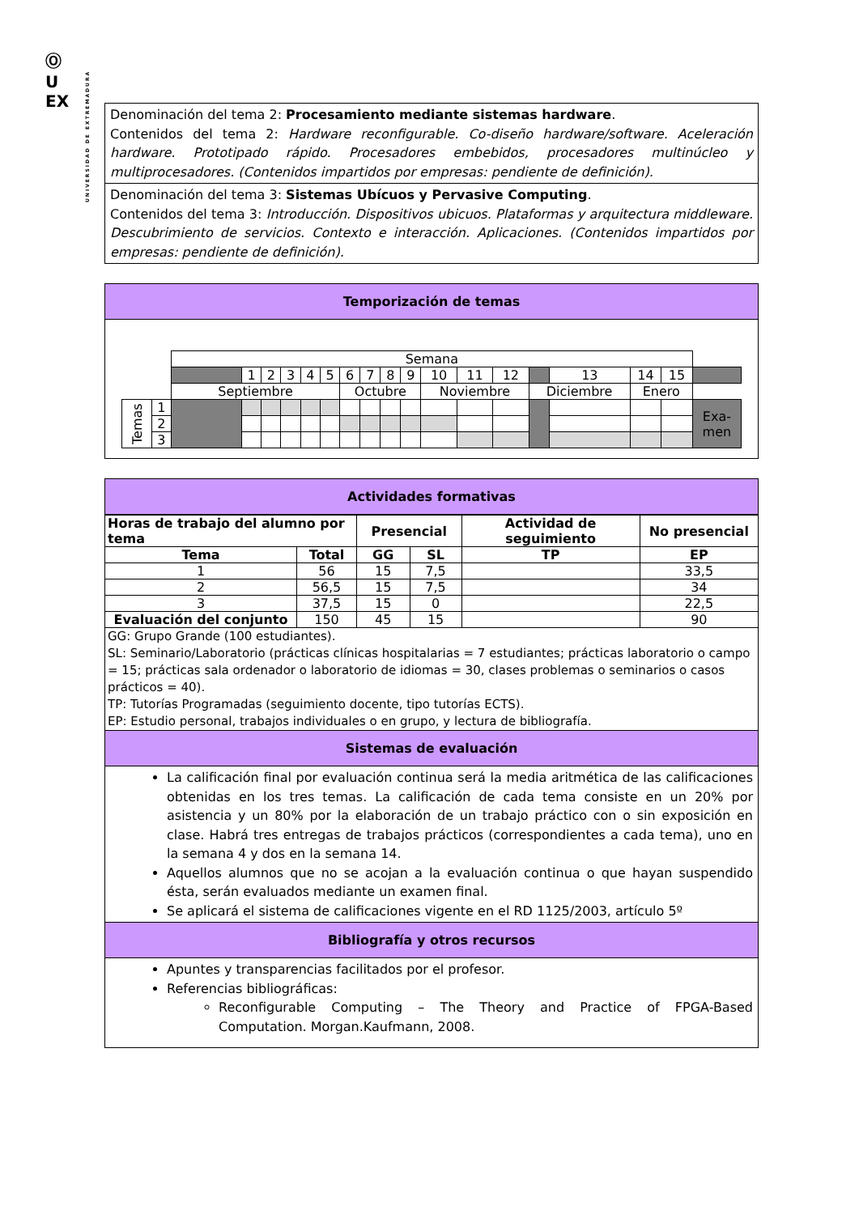Ⓞ
U
EX
UNIVERSIDAD DE EXTREMADURA
Denominación del tema 2: Procesamiento mediante sistemas hardware.
Contenidos del tema 2: Hardware reconfigurable. Co-diseño hardware/software. Aceleración hardware. Prototipado rápido. Procesadores embebidos, procesadores multinúcleo y multiprocesadores. (Contenidos impartidos por empresas: pendiente de definición).
Denominación del tema 3: Sistemas Ubícuos y Pervasive Computing.
Contenidos del tema 3: Introducción. Dispositivos ubicuos. Plataformas y arquitectura middleware. Descubrimiento de servicios. Contexto e interacción. Aplicaciones. (Contenidos impartidos por empresas: pendiente de definición).
Temporización de temas
| | | Semana | | | | | | | | | | | | | | | | | |
| | | | 1 | 2 | 3 | 4 | 5 | 6 | 7 | 8 | 9 | 10 | 11 | 12 | | 13 | 14 | 15 | |
| | | Septiembre | | | | | | Octubre | | | | Noviembre | | | Diciembre | | Enero | | |
| Temas | 1 | | | | | | | | | | | | | | | | | | Exa- men |
| | 2 | | | | | | | | | | | | | | | | | | |
| | 3 | | | | | | | | | | | | | | | | | | |
Actividades formativas
| Horas de trabajo del alumno por tema | | Presencial | | Actividad de seguimiento | No presencial |
| --- | --- | --- | --- | --- | --- |
| Tema | Total | GG | SL | TP | EP |
| 1 | 56 | 15 | 7,5 | | 33,5 |
| 2 | 56,5 | 15 | 7,5 | | 34 |
| 3 | 37,5 | 15 | 0 | | 22,5 |
| Evaluación del conjunto | 150 | 45 | 15 | | 90 |
| GG: Grupo Grande (100 estudiantes). SL: Seminario/Laboratorio (prácticas clínicas hospitalarias = 7 estudiantes; prácticas laboratorio o campo = 15; prácticas sala ordenador o laboratorio de idiomas = 30, clases problemas o seminarios o casos prácticos = 40). TP: Tutorías Programadas (seguimiento docente, tipo tutorías ECTS). EP: Estudio personal, trabajos individuales o en grupo, y lectura de bibliografía. | | | | | |
Sistemas de evaluación
La calificación final por evaluación continua será la media aritmética de las calificaciones obtenidas en los tres temas. La calificación de cada tema consiste en un 20% por asistencia y un 80% por la elaboración de un trabajo práctico con o sin exposición en clase. Habrá tres entregas de trabajos prácticos (correspondientes a cada tema), uno en la semana 4 y dos en la semana 14.
Aquellos alumnos que no se acojan a la evaluación continua o que hayan suspendido ésta, serán evaluados mediante un examen final.
Se aplicará el sistema de calificaciones vigente en el RD 1125/2003, artículo 5º
Bibliografía y otros recursos
Apuntes y transparencias facilitados por el profesor.
Referencias bibliográficas:
Reconfigurable Computing – The Theory and Practice of FPGA-Based Computation. Morgan.Kaufmann, 2008.